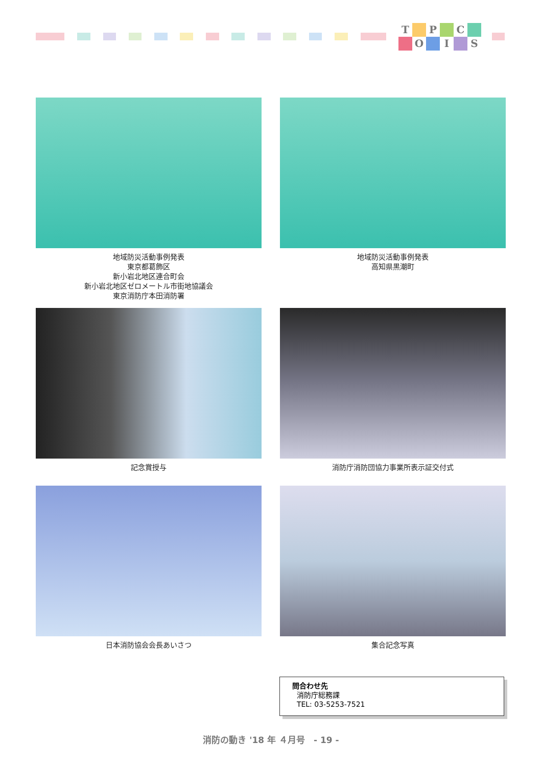T P C O I S
地域防災活動事例発表
東京都葛飾区
新小岩北地区連合町会
新小岩北地区ゼロメートル市街地協議会
東京消防庁本田消防署
地域防災活動事例発表
高知県黒潮町
記念賞授与
消防庁消防団協力事業所表示証交付式
日本消防協会会長あいさつ
集合記念写真
問合わせ先
消防庁総務課
TEL: 03-5253-7521
消防の動き '18 年 ４月号　- 19 -